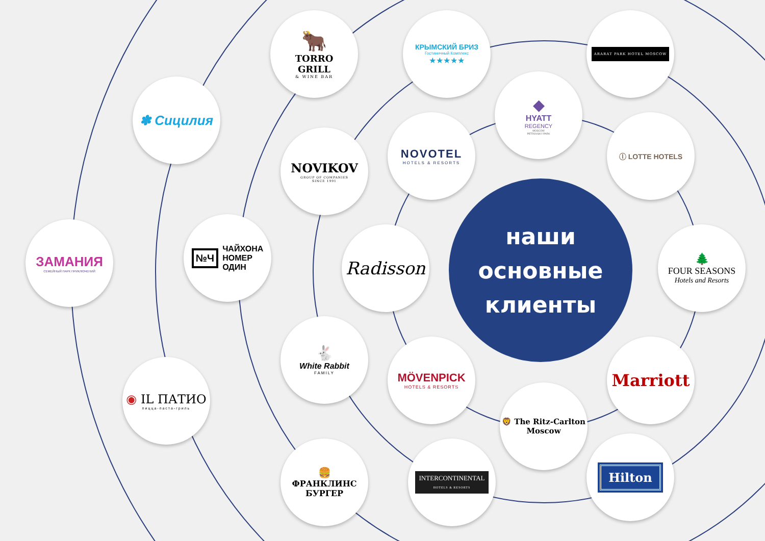🐂
TORRO
GRILL
& WINE BAR
КРЫМСКИЙ БРИЗ
Гостиничный Комплекс
★★★★★
ARARAT PARK HOTEL MOSCOW
✽ Сицилия
◆
HYATT
REGENCY
MOSCOW
PETROVSKY PARK
NOVIKOV
GROUP OF COMPANIES
SINCE 1991
NOVOTEL
HOTELS & RESORTS
ⓛ LOTTE HOTELS
ЗАМАНИЯ
СЕМЕЙНЫЙ ПАРК ПРИКЛЮЧЕНИЙ
№Ч
ЧАЙХОНА
НОМЕР
ОДИН
Radisson
наши
основные
клиенты
🌲
FOUR SEASONS
Hotels and Resorts
🐇
White Rabbit
FAMILY
MÖVENPICK
HOTELS & RESORTS
Marriott
◉ IL ПАТИО
пицца-паста-гриль
🦁 The Ritz-Carlton
Moscow
🍔
ФРАНКЛИНС
БУРГЕР
INTERCONTINENTAL
HOTELS & RESORTS
Hilton